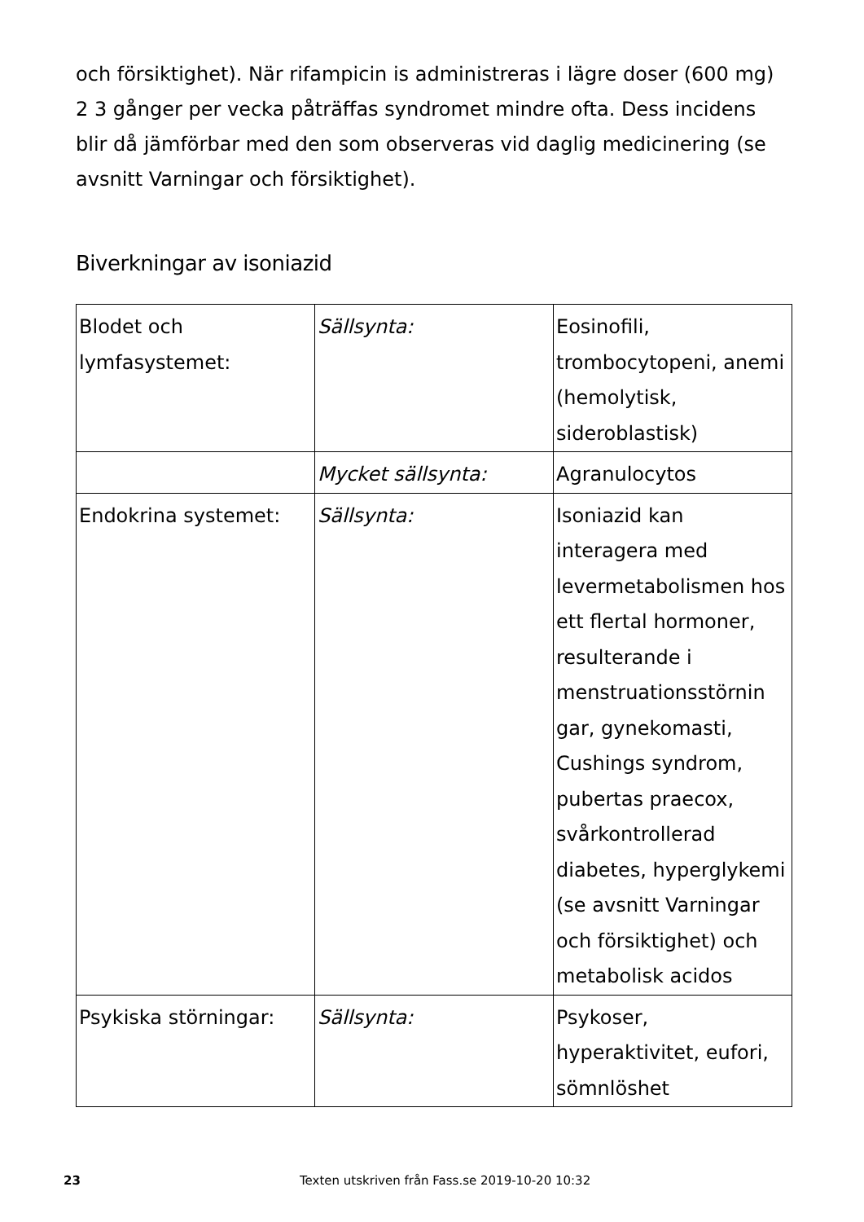och försiktighet). När rifampicin is administreras i lägre doser (600 mg) 2 3 gånger per vecka påträffas syndromet mindre ofta. Dess incidens blir då jämförbar med den som observeras vid daglig medicinering (se avsnitt Varningar och försiktighet).
Biverkningar av isoniazid
| Blodet och lymfasystemet: | Sällsynta: | Eosinofili, trombocytopeni, anemi (hemolytisk, sideroblastisk) |
| | Mycket sällsynta: | Agranulocytos |
| Endokrina systemet: | Sällsynta: | Isoniazid kan interagera med levermetabolismen hos ett flertal hormoner, resulterande i menstruationsstörnin gar, gynekomasti, Cushings syndrom, pubertas praecox, svårkontrollerad diabetes, hyperglykemi (se avsnitt Varningar och försiktighet) och metabolisk acidos |
| Psykiska störningar: | Sällsynta: | Psykoser, hyperaktivitet, eufori, sömnlöshet |
23 Texten utskriven från Fass.se 2019-10-20 10:32